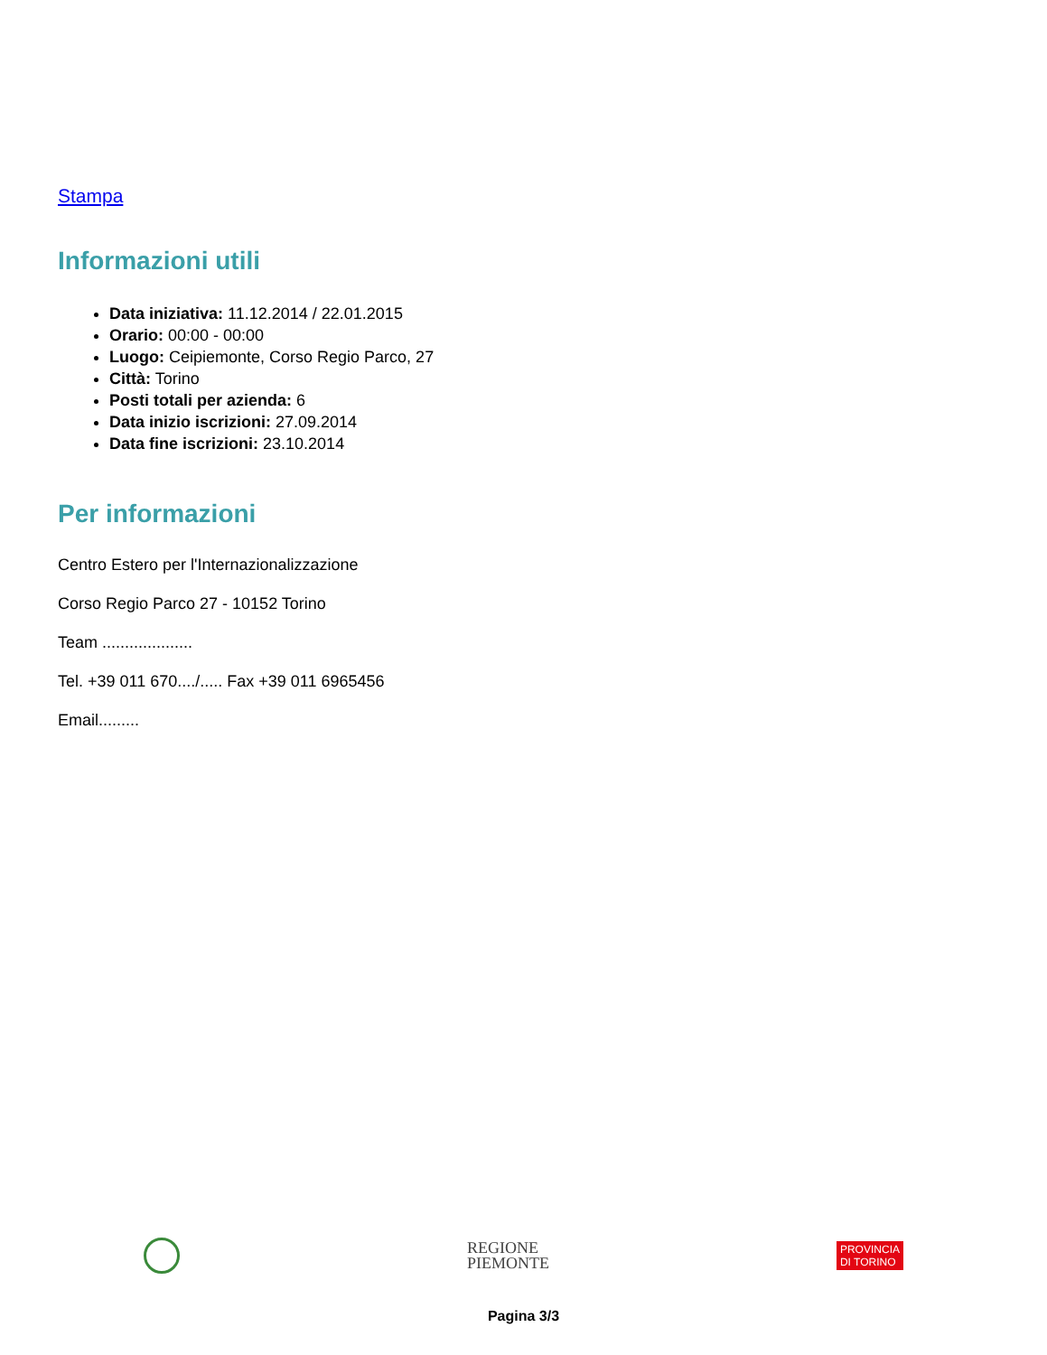Stampa
Informazioni utili
Data iniziativa: 11.12.2014 / 22.01.2015
Orario: 00:00 - 00:00
Luogo: Ceipiemonte, Corso Regio Parco, 27
Città: Torino
Posti totali per azienda: 6
Data inizio iscrizioni: 27.09.2014
Data fine iscrizioni: 23.10.2014
Per informazioni
Centro Estero per l'Internazionalizzazione
Corso Regio Parco 27 - 10152 Torino
Team ....................
Tel. +39 011 670..../..... Fax +39 011 6965456
Email.........
REGIONE
PIEMONTE
PROVINCIA
DI TORINO
Pagina 3/3